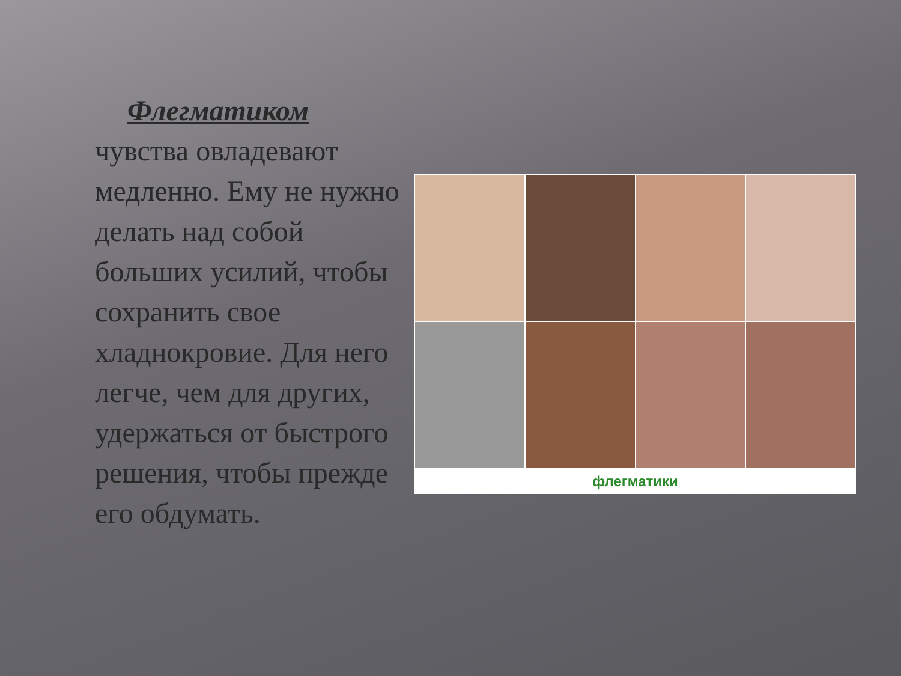Флегматиком
чувства овладевают медленно. Ему не нужно делать над собой больших усилий, чтобы сохранить свое хладнокровие. Для него легче, чем для других, удержаться от быстрого решения, чтобы прежде его обдумать.
флегматики